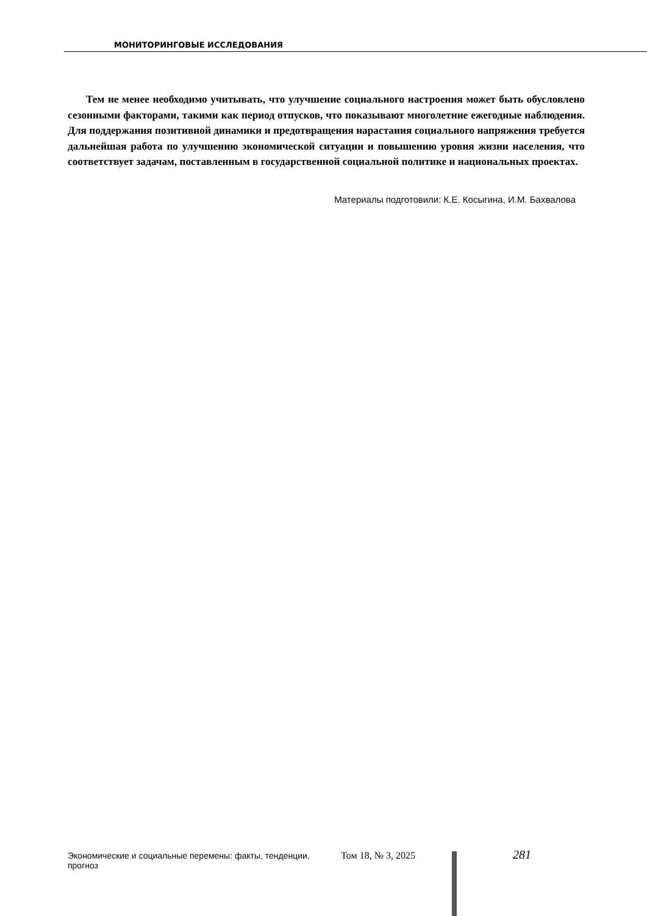МОНИТОРИНГОВЫЕ ИССЛЕДОВАНИЯ
Тем не менее необходимо учитывать, что улучшение социального настроения может быть обусловлено сезонными факторами, такими как период отпусков, что показывают многолетние ежегодные наблюдения. Для поддержания позитивной динамики и предотвращения нарастания социального напряжения требуется дальнейшая работа по улучшению экономической ситуации и повышению уровня жизни населения, что соответствует задачам, поставленным в государственной социальной политике и национальных проектах.
Материалы подготовили: К.Е. Косыгина, И.М. Бахвалова
Экономические и социальные перемены: факты, тенденции, прогноз Том 18, № 3, 2025 281